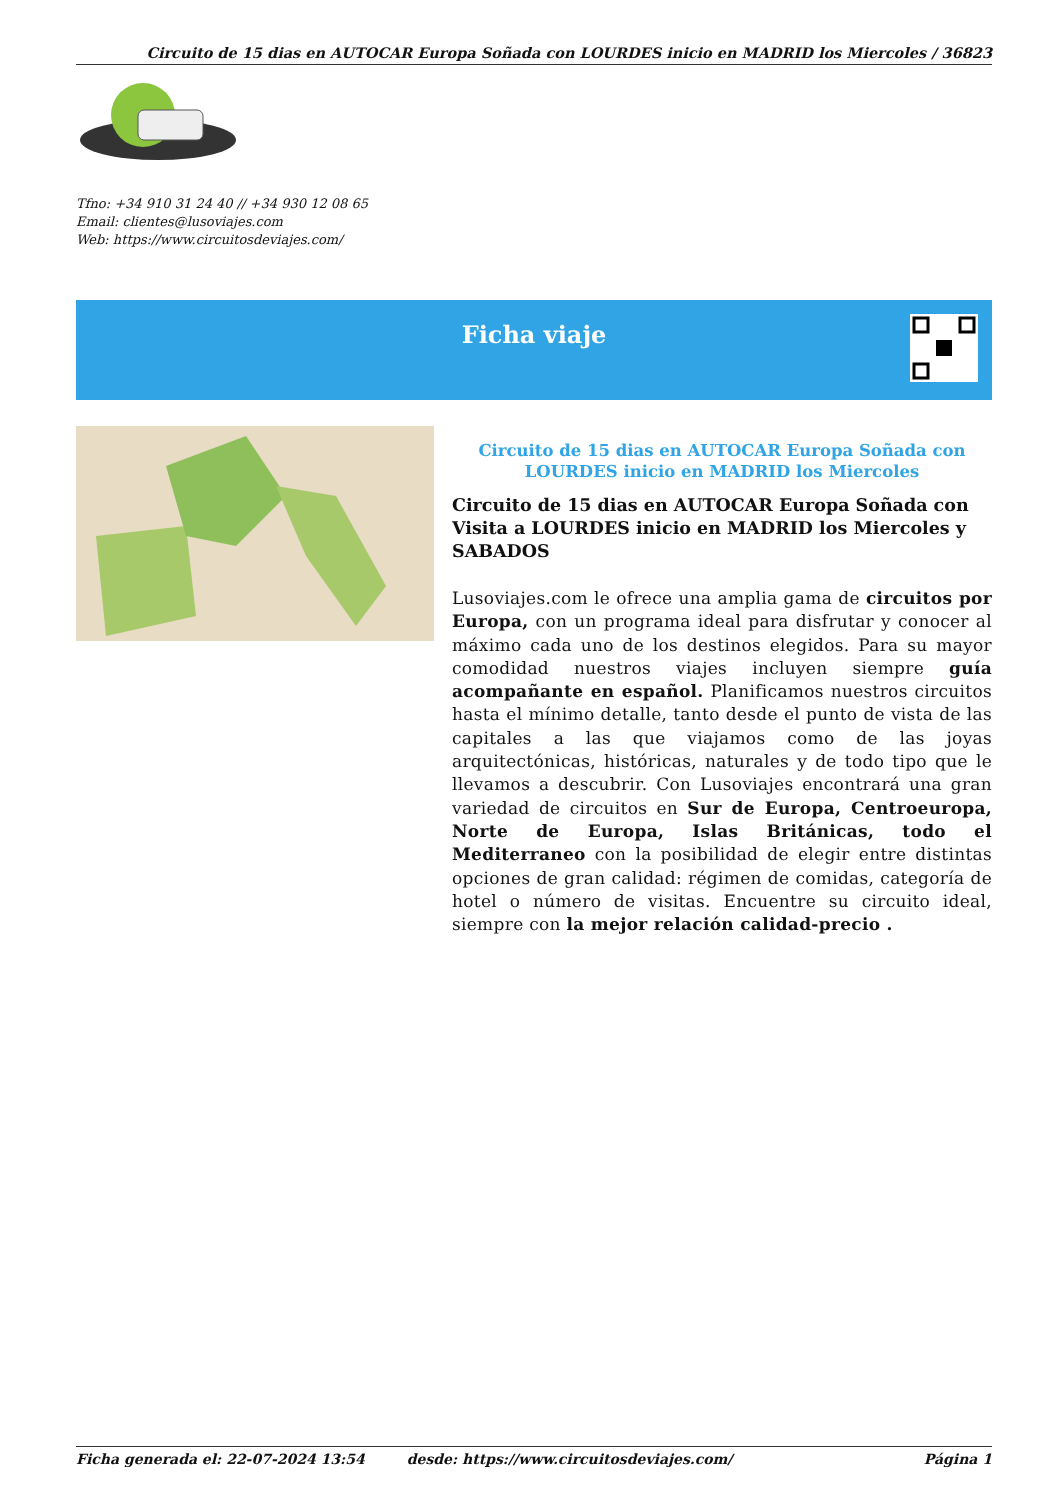Circuito de 15 dias en AUTOCAR Europa Soñada con LOURDES inicio en MADRID los Miercoles / 36823
Tfno: +34 910 31 24 40 // +34 930 12 08 65
Email: clientes@lusoviajes.com
Web: https://www.circuitosdeviajes.com/
Ficha viaje
Circuito de 15 dias en AUTOCAR Europa Soñada con LOURDES inicio en MADRID los Miercoles
Circuito de 15 dias en AUTOCAR Europa Soñada con Visita a LOURDES inicio en MADRID los Miercoles y SABADOS
Lusoviajes.com le ofrece una amplia gama de circuitos por Europa, con un programa ideal para disfrutar y conocer al máximo cada uno de los destinos elegidos. Para su mayor comodidad nuestros viajes incluyen siempre guía acompañante en español. Planificamos nuestros circuitos hasta el mínimo detalle, tanto desde el punto de vista de las capitales a las que viajamos como de las joyas arquitectónicas, históricas, naturales y de todo tipo que le llevamos a descubrir. Con Lusoviajes encontrará una gran variedad de circuitos en Sur de Europa, Centroeuropa, Norte de Europa, Islas Británicas, todo el Mediterraneo con la posibilidad de elegir entre distintas opciones de gran calidad: régimen de comidas, categoría de hotel o número de visitas. Encuentre su circuito ideal, siempre con la mejor relación calidad-precio .
Ficha generada el: 22-07-2024 13:54 desde: https://www.circuitosdeviajes.com/ Página 1